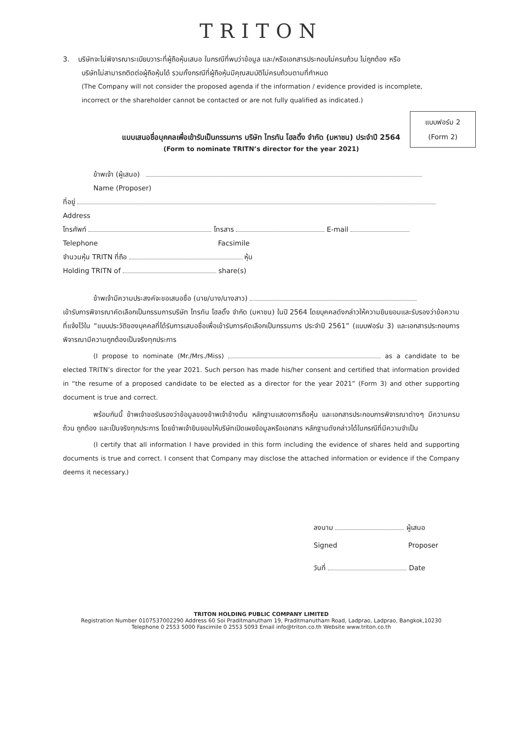TRITON
3. บริษัทจะไม่พิจารณาระเบียบวาระที่ผู้ถือหุ้นเสนอ ในกรณีที่พบว่าข้อมูล และ/หรือเอกสารประกอบไม่ครบถ้วน ไม่ถูกต้อง หรือ
บริษัทไม่สามารถติดต่อผู้ถือหุ้นได้ รวมทั้งกรณีที่ผู้ถือหุ้นมีคุณสมบัติไม่ครบถ้วนตามที่กำหนด
(The Company will not consider the proposed agenda if the information / evidence provided is incomplete,
incorrect or the shareholder cannot be contacted or are not fully qualified as indicated.)
แบบฟอร์ม 2
(Form 2)
แบบเสนอชื่อบุคคลเพื่อเข้ารับเป็นกรรมการ บริษัท ไทรทัน โฮลดิ้ง จำกัด (มหาชน) ประจำปี 2564
(Form to nominate TRITN’s director for the year 2021)
ข้าพเจ้า (ผู้เสนอ)
Name (Proposer)
ที่อยู่
Address
โทรศัพท์ โทรสาร E-mail
Telephone Facsimile
จำนวนหุ้น TRITN ที่ถือ หุ้น
Holding TRITN of share(s)
ข้าพเจ้ามีความประสงค์จะขอเสนอชื่อ (นาย/นาง/นางสาว)
เข้ารับการพิจารณาคัดเลือกเป็นกรรมการบริษัท ไทรทัน โฮลดิ้ง จำกัด (มหาชน) ในปี 2564 โดยบุคคลดังกล่าวให้ความยินยอมและรับรองว่าข้อความที่แจ้งไว้ใน “แบบประวัติของบุคคลที่ได้รับการเสนอชื่อเพื่อเข้ารับการคัดเลือกเป็นกรรมการ ประจำปี 2561” (แบบฟอร์ม 3) และเอกสารประกอบการพิจารณามีความถูกต้องเป็นจริงทุกประการ
(I propose to nominate (Mr./Mrs./Miss) as a candidate to be elected TRITN’s director for the year 2021. Such person has made his/her consent and certified that information provided in “the resume of a proposed candidate to be elected as a director for the year 2021” (Form 3) and other supporting document is true and correct.
พร้อมกันนี้ ข้าพเจ้าขอรับรองว่าข้อมูลของข้าพเจ้าข้างต้น หลักฐานแสดงการถือหุ้น และเอกสารประกอบการพิจารณาต่างๆ มีความครบถ้วน ถูกต้อง และเป็นจริงทุกประการ โดยข้าพเจ้ายินยอมให้บริษัทเปิดเผยข้อมูลหรือเอกสาร หลักฐานดังกล่าวได้ในกรณีที่มีความจำเป็น
(I certify that all information I have provided in this form including the evidence of shares held and supporting documents is true and correct. I consent that Company may disclose the attached information or evidence if the Company deems it necessary.)
ลงนาม ผู้เสนอ
Signed Proposer
วันที่ Date
TRITON HOLDING PUBLIC COMPANY LIMITED
Registration Number 0107537002290 Address 60 Soi Praditmanutham 19, Praditmanutham Road, Ladprao, Ladprao, Bangkok,10230
Telephone 0 2553 5000 Fascimile 0 2553 5093 Email info@triton.co.th Website www.triton.co.th